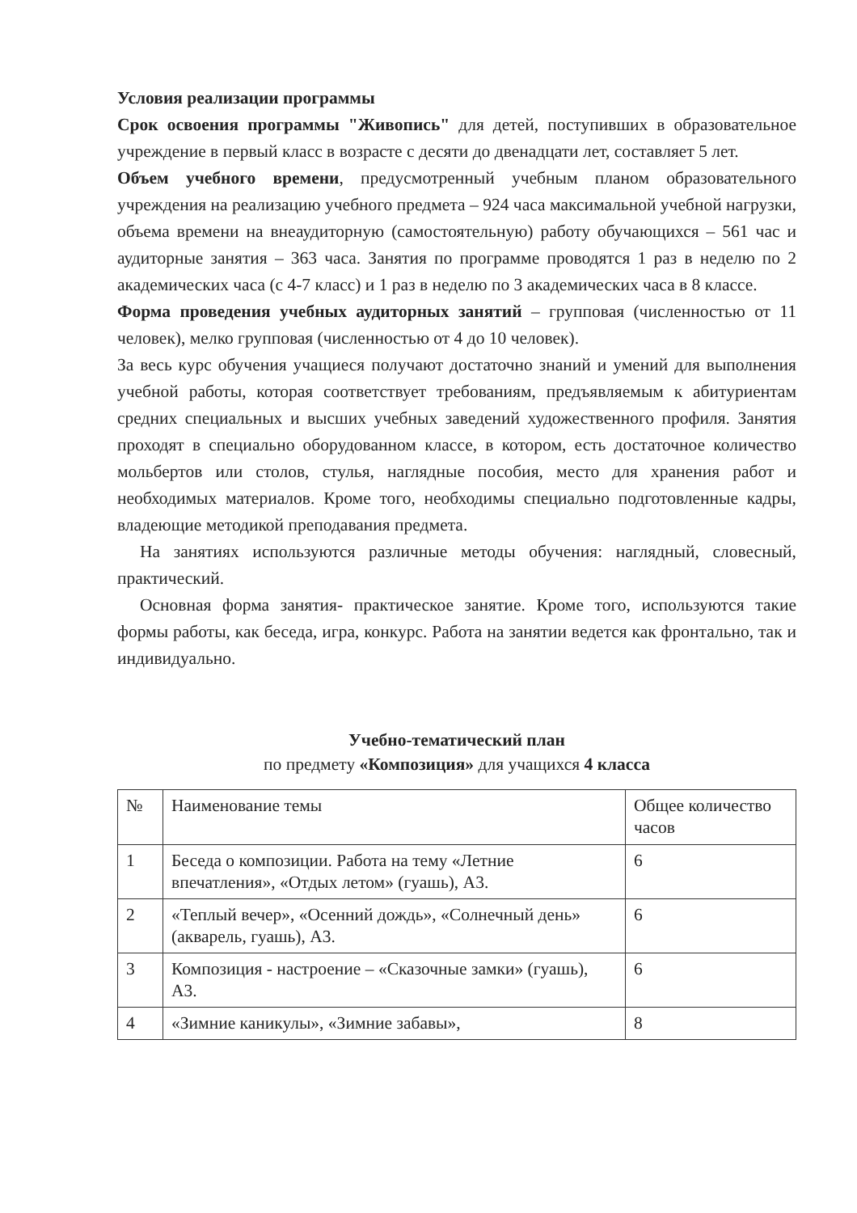Условия реализации программы
Срок освоения программы "Живопись" для детей, поступивших в образовательное учреждение в первый класс в возрасте с десяти до двенадцати лет, составляет 5 лет.
Объем учебного времени, предусмотренный учебным планом образовательного учреждения на реализацию учебного предмета – 924 часа максимальной учебной нагрузки, объема времени на внеаудиторную (самостоятельную) работу обучающихся – 561 час и аудиторные занятия – 363 часа. Занятия по программе проводятся 1 раз в неделю по 2 академических часа (с 4-7 класс) и 1 раз в неделю по 3 академических часа в 8 классе.
Форма проведения учебных аудиторных занятий – групповая (численностью от 11 человек), мелко групповая (численностью от 4 до 10 человек).
За весь курс обучения учащиеся получают достаточно знаний и умений для выполнения учебной работы, которая соответствует требованиям, предъявляемым к абитуриентам средних специальных и высших учебных заведений художественного профиля. Занятия проходят в специально оборудованном классе, в котором, есть достаточное количество мольбертов или столов, стулья, наглядные пособия, место для хранения работ и необходимых материалов. Кроме того, необходимы специально подготовленные кадры, владеющие методикой преподавания предмета.
На занятиях используются различные методы обучения: наглядный, словесный, практический.
Основная форма занятия- практическое занятие. Кроме того, используются такие формы работы, как беседа, игра, конкурс. Работа на занятии ведется как фронтально, так и индивидуально.
Учебно-тематический план
по предмету «Композиция» для учащихся 4 класса
| № | Наименование темы | Общее количество часов |
| 1 | Беседа о композиции. Работа на тему «Летние впечатления», «Отдых летом» (гуашь), А3. | 6 |
| 2 | «Теплый вечер», «Осенний дождь», «Солнечный день» (акварель, гуашь), А3. | 6 |
| 3 | Композиция - настроение – «Сказочные замки» (гуашь), А3. | 6 |
| 4 | «Зимние каникулы», «Зимние забавы», | 8 |